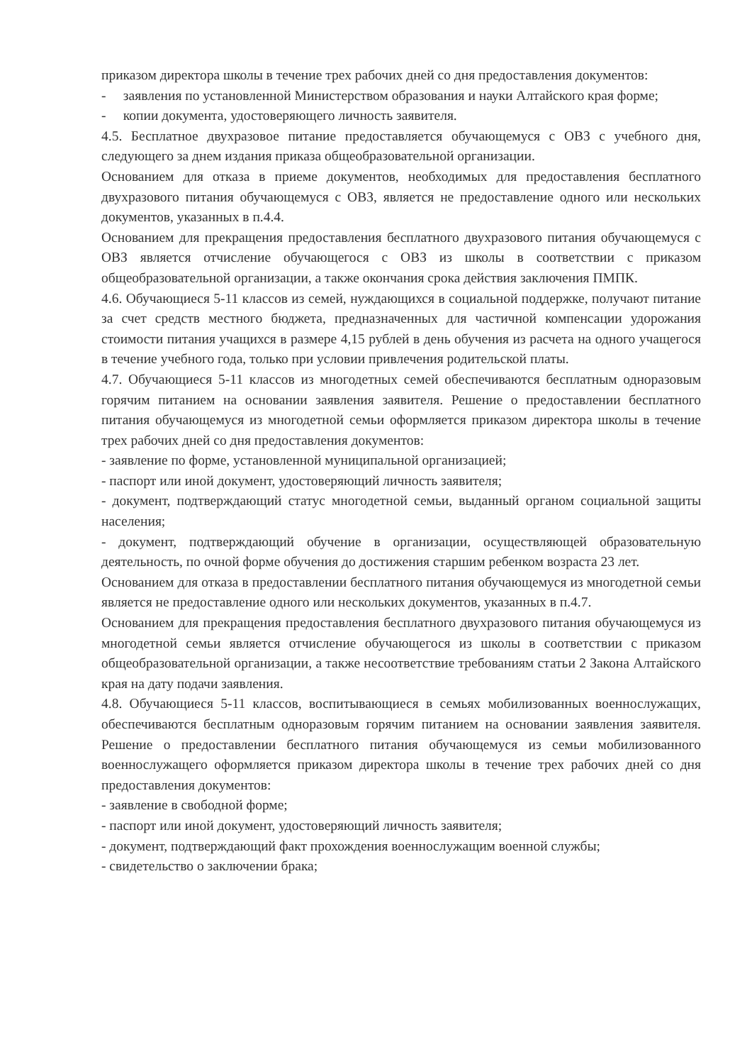приказом директора школы в течение трех рабочих дней со дня предоставления документов:
- заявления по установленной Министерством образования и науки Алтайского края форме;
- копии документа, удостоверяющего личность заявителя.
4.5. Бесплатное двухразовое питание предоставляется обучающемуся с ОВЗ с учебного дня, следующего за днем издания приказа общеобразовательной организации.
Основанием для отказа в приеме документов, необходимых для предоставления бесплатного двухразового питания обучающемуся с ОВЗ, является не предоставление одного или нескольких документов, указанных в п.4.4.
Основанием для прекращения предоставления бесплатного двухразового питания обучающемуся с ОВЗ является отчисление обучающегося с ОВЗ из школы в соответствии с приказом общеобразовательной организации, а также окончания срока действия заключения ПМПК.
4.6. Обучающиеся 5-11 классов из семей, нуждающихся в социальной поддержке, получают питание за счет средств местного бюджета, предназначенных для частичной компенсации удорожания стоимости питания учащихся в размере 4,15 рублей в день обучения из расчета на одного учащегося в течение учебного года, только при условии привлечения родительской платы.
4.7. Обучающиеся 5-11 классов из многодетных семей обеспечиваются бесплатным одноразовым горячим питанием на основании заявления заявителя. Решение о предоставлении бесплатного питания обучающемуся из многодетной семьи оформляется приказом директора школы в течение трех рабочих дней со дня предоставления документов:
- заявление по форме, установленной муниципальной организацией;
- паспорт или иной документ, удостоверяющий личность заявителя;
- документ, подтверждающий статус многодетной семьи, выданный органом социальной защиты населения;
- документ, подтверждающий обучение в организации, осуществляющей образовательную деятельность, по очной форме обучения до достижения старшим ребенком возраста 23 лет.
Основанием для отказа в предоставлении бесплатного питания обучающемуся из многодетной семьи является не предоставление одного или нескольких документов, указанных в п.4.7.
Основанием для прекращения предоставления бесплатного двухразового питания обучающемуся из многодетной семьи является отчисление обучающегося из школы в соответствии с приказом общеобразовательной организации, а также несоответствие требованиям статьи 2 Закона Алтайского края на дату подачи заявления.
4.8. Обучающиеся 5-11 классов, воспитывающиеся в семьях мобилизованных военнослужащих, обеспечиваются бесплатным одноразовым горячим питанием на основании заявления заявителя. Решение о предоставлении бесплатного питания обучающемуся из семьи мобилизованного военнослужащего оформляется приказом директора школы в течение трех рабочих дней со дня предоставления документов:
- заявление в свободной форме;
- паспорт или иной документ, удостоверяющий личность заявителя;
- документ, подтверждающий факт прохождения военнослужащим военной службы;
- свидетельство о заключении брака;